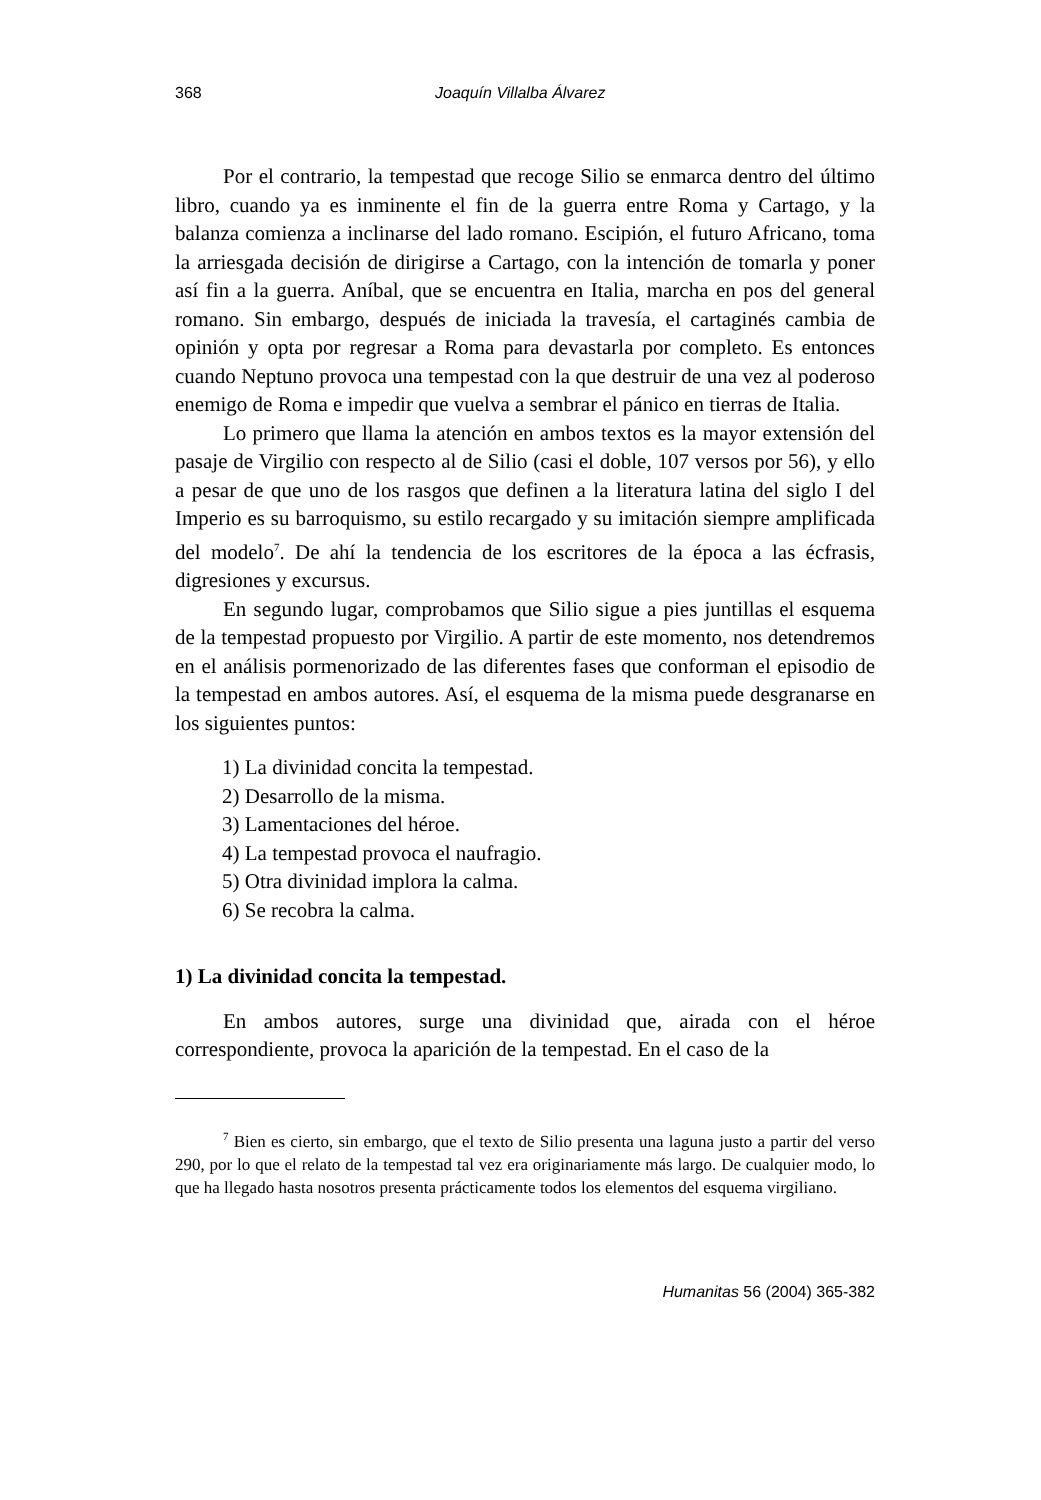368 Joaquín Villalba Álvarez
Por el contrario, la tempestad que recoge Silio se enmarca dentro del último libro, cuando ya es inminente el fin de la guerra entre Roma y Cartago, y la balanza comienza a inclinarse del lado romano. Escipión, el futuro Africano, toma la arriesgada decisión de dirigirse a Cartago, con la intención de tomarla y poner así fin a la guerra. Aníbal, que se encuentra en Italia, marcha en pos del general romano. Sin embargo, después de iniciada la travesía, el cartaginés cambia de opinión y opta por regresar a Roma para devastarla por completo. Es entonces cuando Neptuno provoca una tempestad con la que destruir de una vez al poderoso enemigo de Roma e impedir que vuelva a sembrar el pánico en tierras de Italia.
Lo primero que llama la atención en ambos textos es la mayor extensión del pasaje de Virgilio con respecto al de Silio (casi el doble, 107 versos por 56), y ello a pesar de que uno de los rasgos que definen a la literatura latina del siglo I del Imperio es su barroquismo, su estilo recargado y su imitación siempre amplificada del modelo<sup>7</sup>. De ahí la tendencia de los escritores de la época a las écfrasis, digresiones y excursus.
En segundo lugar, comprobamos que Silio sigue a pies juntillas el esquema de la tempestad propuesto por Virgilio. A partir de este momento, nos detendremos en el análisis pormenorizado de las diferentes fases que conforman el episodio de la tempestad en ambos autores. Así, el esquema de la misma puede desgranarse en los siguientes puntos:
1) La divinidad concita la tempestad.
2) Desarrollo de la misma.
3) Lamentaciones del héroe.
4) La tempestad provoca el naufragio.
5) Otra divinidad implora la calma.
6) Se recobra la calma.
1) La divinidad concita la tempestad.
En ambos autores, surge una divinidad que, airada con el héroe correspondiente, provoca la aparición de la tempestad. En el caso de la
<sup>7</sup> Bien es cierto, sin embargo, que el texto de Silio presenta una laguna justo a partir del verso 290, por lo que el relato de la tempestad tal vez era originariamente más largo. De cualquier modo, lo que ha llegado hasta nosotros presenta prácticamente todos los elementos del esquema virgiliano.
Humanitas 56 (2004) 365-382